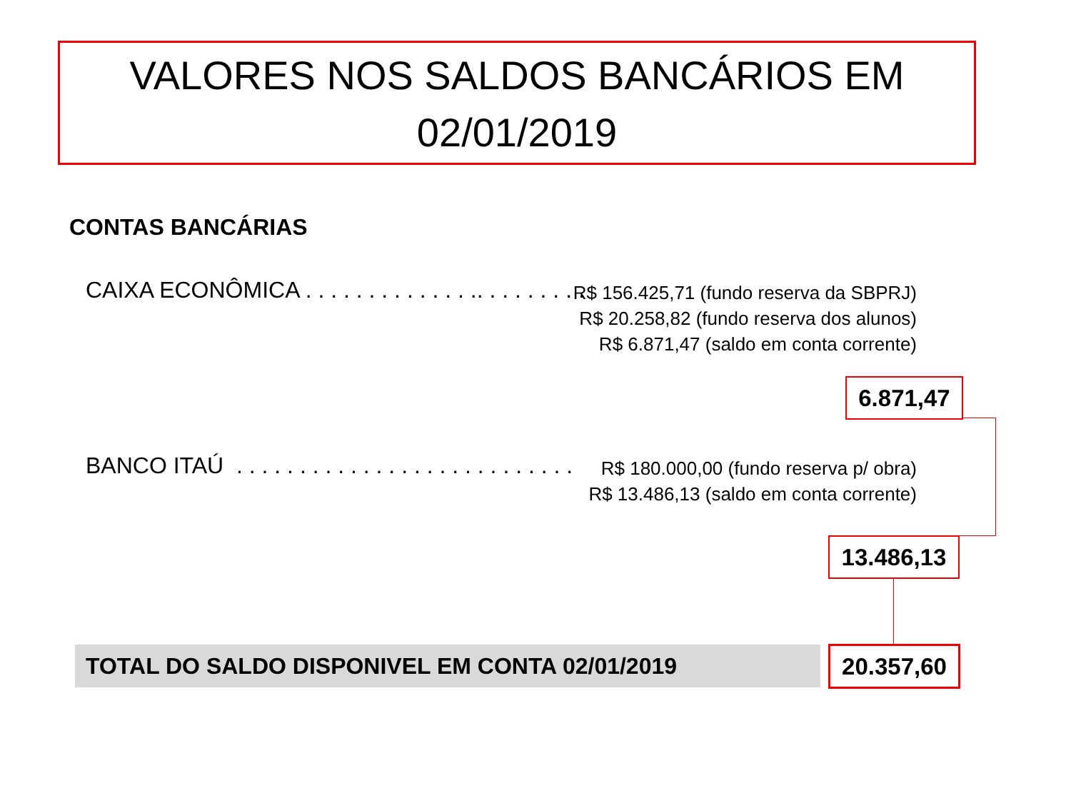VALORES NOS SALDOS BANCÁRIOS EM
02/01/2019
CONTAS BANCÁRIAS
CAIXA ECONÔMICA . . . . . . . . . . . . . .. . . . . . . . .
R$ 156.425,71 (fundo reserva da SBPRJ)
R$ 20.258,82 (fundo reserva dos alunos)
R$ 6.871,47 (saldo em conta corrente)
6.871,47
BANCO ITAÚ . . . . . . . . . . . . . . . . . . . . . . . . . . .
R$ 180.000,00 (fundo reserva p/ obra)
R$ 13.486,13 (saldo em conta corrente)
13.486,13
TOTAL DO SALDO DISPONIVEL EM CONTA 02/01/2019 20.357,60